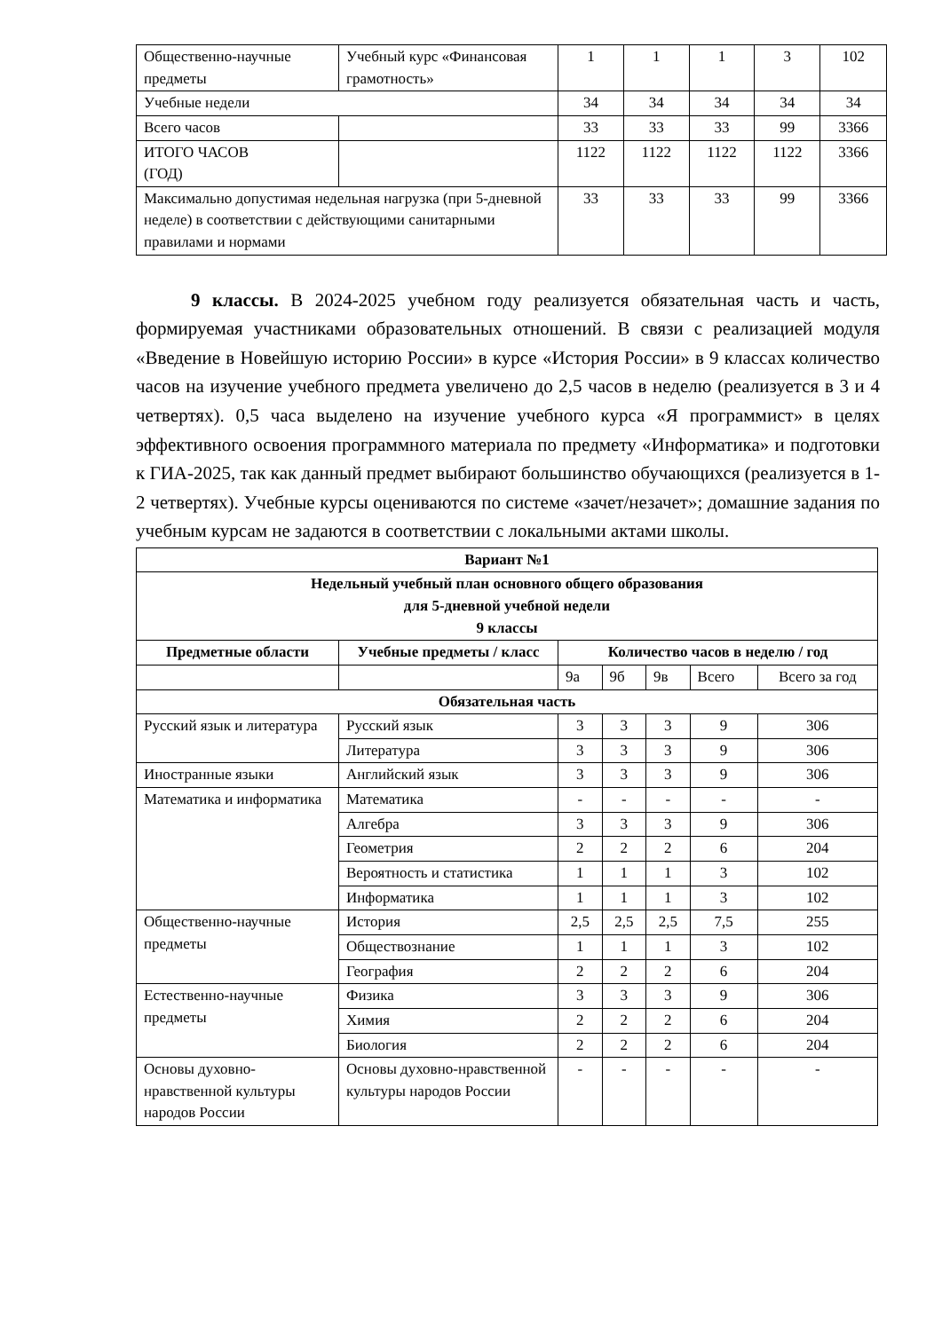| Общественно-научные предметы | Учебный курс «Финансовая грамотность» | 1 | 1 | 1 | 3 | 102 |
| Учебные недели | | 34 | 34 | 34 | 34 | 34 |
| Всего часов | | 33 | 33 | 33 | 99 | 3366 |
| ИТОГО ЧАСОВ (ГОД) | | 1122 | 1122 | 1122 | 1122 | 3366 |
| Максимально допустимая недельная нагрузка (при 5-дневной неделе) в соответствии с действующими санитарными правилами и нормами | | 33 | 33 | 33 | 99 | 3366 |
9 классы. В 2024-2025 учебном году реализуется обязательная часть и часть, формируемая участниками образовательных отношений. В связи с реализацией модуля «Введение в Новейшую историю России» в курсе «История России» в 9 классах количество часов на изучение учебного предмета увеличено до 2,5 часов в неделю (реализуется в 3 и 4 четвертях). 0,5 часа выделено на изучение учебного курса «Я программист» в целях эффективного освоения программного материала по предмету «Информатика» и подготовки к ГИА-2025, так как данный предмет выбирают большинство обучающихся (реализуется в 1-2 четвертях). Учебные курсы оцениваются по системе «зачет/незачет»; домашние задания по учебным курсам не задаются в соответствии с локальными актами школы.
| Вариант №1 | | | | | | |
| --- | --- | --- | --- | --- | --- | --- |
| Недельный учебный план основного общего образования для 5-дневной учебной недели 9 классы | | | | | | |
| Предметные области | Учебные предметы / класс | Количество часов в неделю / год | | | | |
| | | 9а | 9б | 9в | Всего | Всего за год |
| Обязательная часть | | | | | | |
| Русский язык и литература | Русский язык | 3 | 3 | 3 | 9 | 306 |
| | Литература | 3 | 3 | 3 | 9 | 306 |
| Иностранные языки | Английский язык | 3 | 3 | 3 | 9 | 306 |
| Математика и информатика | Математика | - | - | - | - | - |
| | Алгебра | 3 | 3 | 3 | 9 | 306 |
| | Геометрия | 2 | 2 | 2 | 6 | 204 |
| | Вероятность и статистика | 1 | 1 | 1 | 3 | 102 |
| | Информатика | 1 | 1 | 1 | 3 | 102 |
| Общественно-научные предметы | История | 2,5 | 2,5 | 2,5 | 7,5 | 255 |
| | Обществознание | 1 | 1 | 1 | 3 | 102 |
| | География | 2 | 2 | 2 | 6 | 204 |
| Естественно-научные предметы | Физика | 3 | 3 | 3 | 9 | 306 |
| | Химия | 2 | 2 | 2 | 6 | 204 |
| | Биология | 2 | 2 | 2 | 6 | 204 |
| Основы духовно-нравственной культуры народов России | Основы духовно-нравственной культуры народов России | - | - | - | - | - |